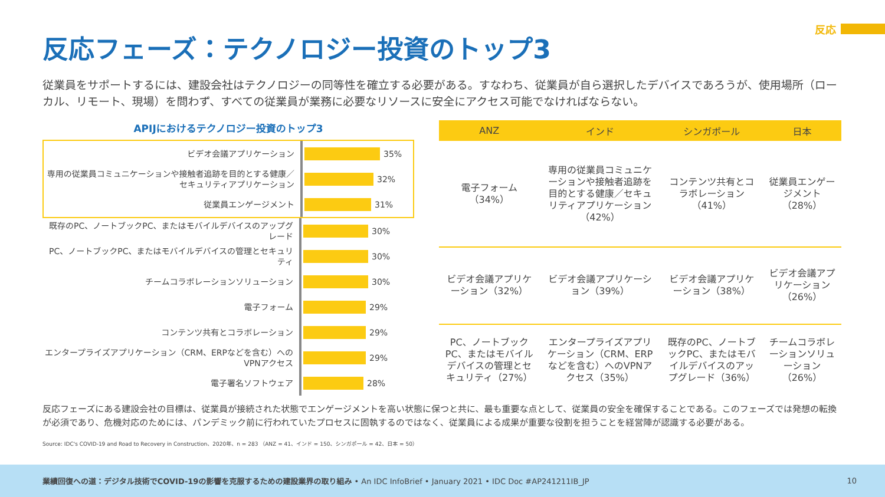反応
反応フェーズ：テクノロジー投資のトップ3
従業員をサポートするには、建設会社はテクノロジーの同等性を確立する必要がある。すなわち、従業員が自ら選択したデバイスであろうが、使用場所（ローカル、リモート、現場）を問わず、すべての従業員が業務に必要なリソースに安全にアクセス可能でなければならない。
APIJにおけるテクノロジー投資のトップ3
ビデオ会議アプリケーション
35%
専用の従業員コミュニケーションや接触者追跡を目的とする健康／セキュリティアプリケーション
32%
従業員エンゲージメント
31%
既存のPC、ノートブックPC、またはモバイルデバイスのアップグレード
30%
PC、ノートブックPC、またはモバイルデバイスの管理とセキュリティ
30%
チームコラボレーションソリューション
30%
電子フォーム
29%
コンテンツ共有とコラボレーション
29%
エンタープライズアプリケーション（CRM、ERPなどを含む）へのVPNアクセス
29%
電子署名ソフトウェア
28%
| ANZ | インド | シンガポール | 日本 |
| --- | --- | --- | --- |
| 電子フォーム（34%） | 専用の従業員コミュニケーションや接触者追跡を目的とする健康／セキュリティアプリケーション（42%） | コンテンツ共有とコラボレーション（41%） | 従業員エンゲージメント（28%） |
| ビデオ会議アプリケーション（32%） | ビデオ会議アプリケーション（39%） | ビデオ会議アプリケーション（38%） | ビデオ会議アプリケーション（26%） |
| PC、ノートブックPC、またはモバイルデバイスの管理とセキュリティ（27%） | エンタープライズアプリケーション（CRM、ERPなどを含む）へのVPNアクセス（35%） | 既存のPC、ノートブックPC、またはモバイルデバイスのアップグレード（36%） | チームコラボレーションソリューション（26%） |
反応フェーズにある建設会社の目標は、従業員が接続された状態でエンゲージメントを高い状態に保つと共に、最も重要な点として、従業員の安全を確保することである。このフェーズでは発想の転換が必須であり、危機対応のためには、パンデミック前に行われていたプロセスに固執するのではなく、従業員による成果が重要な役割を担うことを経営陣が認識する必要がある。
Source: IDC's COVID-19 and Road to Recovery in Construction、2020年、n = 283 （ANZ = 41、インド = 150、シンガポール = 42、日本 = 50）
業績回復への道：デジタル技術でCOVID-19の影響を克服するための建設業界の取り組み • An IDC InfoBrief • January 2021 • IDC Doc #AP241211IB_JP 10